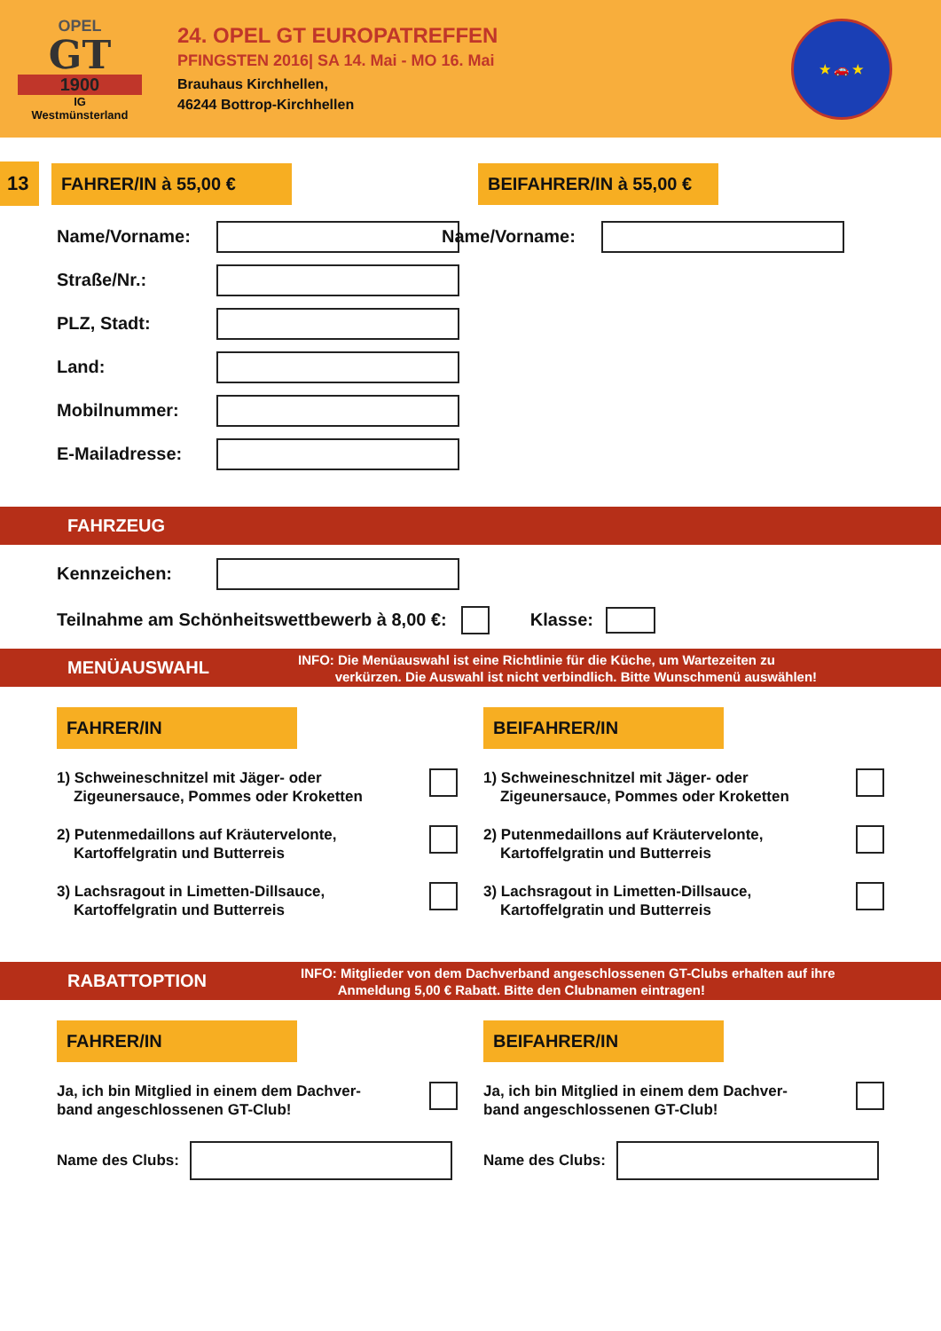OPEL
GT
1900
IG
Westmünsterland
24. OPEL GT EUROPATREFFEN
PFINGSTEN 2016| SA 14. Mai - MO 16. Mai
Brauhaus Kirchhellen,
46244 Bottrop-Kirchhellen
★ 🚗 ★
13 FAHRER/IN à 55,00 €
BEIFAHRER/IN à 55,00 €
Name/Vorname:
Straße/Nr.:
PLZ, Stadt:
Land:
Mobilnummer:
E-Mailadresse:
Name/Vorname:
FAHRZEUG
Kennzeichen:
Teilnahme am Schönheitswettbewerb à 8,00 €:
Klasse:
MENÜAUSWAHL
INFO: Die Menüauswahl ist eine Richtlinie für die Küche, um Wartezeiten zu
verkürzen. Die Auswahl ist nicht verbindlich. Bitte Wunschmenü auswählen!
FAHRER/IN
1) Schweineschnitzel mit Jäger- oder
Zigeunersauce, Pommes oder Kroketten
2) Putenmedaillons auf Kräutervelonte,
Kartoffelgratin und Butterreis
3) Lachsragout in Limetten-Dillsauce,
Kartoffelgratin und Butterreis
BEIFAHRER/IN
1) Schweineschnitzel mit Jäger- oder
Zigeunersauce, Pommes oder Kroketten
2) Putenmedaillons auf Kräutervelonte,
Kartoffelgratin und Butterreis
3) Lachsragout in Limetten-Dillsauce,
Kartoffelgratin und Butterreis
RABATTOPTION
INFO: Mitglieder von dem Dachverband angeschlossenen GT-Clubs erhalten auf ihre
Anmeldung 5,00 € Rabatt. Bitte den Clubnamen eintragen!
FAHRER/IN
Ja, ich bin Mitglied in einem dem Dachver-
band angeschlossenen GT-Club!
Name des Clubs:
BEIFAHRER/IN
Ja, ich bin Mitglied in einem dem Dachver-
band angeschlossenen GT-Club!
Name des Clubs: